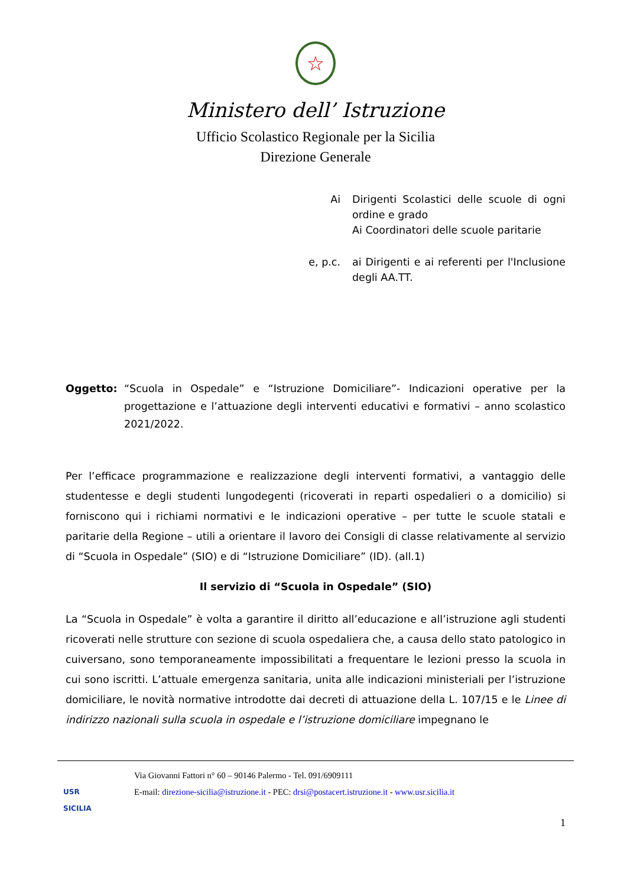☆
Ministero dell’ Istruzione
Ufficio Scolastico Regionale per la Sicilia
Direzione Generale
Ai Dirigenti Scolastici delle scuole di ogni ordine e grado
Ai Coordinatori delle scuole paritarie
e, p.c. ai Dirigenti e ai referenti per l'Inclusione degli AA.TT.
Oggetto: “Scuola in Ospedale” e “Istruzione Domiciliare”- Indicazioni operative per la progettazione e l’attuazione degli interventi educativi e formativi – anno scolastico 2021/2022.
Per l’efficace programmazione e realizzazione degli interventi formativi, a vantaggio delle studentesse e degli studenti lungodegenti (ricoverati in reparti ospedalieri o a domicilio) si forniscono qui i richiami normativi e le indicazioni operative – per tutte le scuole statali e paritarie della Regione – utili a orientare il lavoro dei Consigli di classe relativamente al servizio di “Scuola in Ospedale” (SIO) e di “Istruzione Domiciliare” (ID). (all.1)
Il servizio di “Scuola in Ospedale” (SIO)
La “Scuola in Ospedale” è volta a garantire il diritto all’educazione e all’istruzione agli studenti ricoverati nelle strutture con sezione di scuola ospedaliera che, a causa dello stato patologico in cuiversano, sono temporaneamente impossibilitati a frequentare le lezioni presso la scuola in cui sono iscritti. L’attuale emergenza sanitaria, unita alle indicazioni ministeriali per l’istruzione domiciliare, le novità normative introdotte dai decreti di attuazione della L. 107/15 e le Linee di indirizzo nazionali sulla scuola in ospedale e l’istruzione domiciliare impegnano le
USR
SICILIA
Via Giovanni Fattori n° 60 – 90146 Palermo - Tel. 091/6909111
E-mail: direzione-sicilia@istruzione.it - PEC: drsi@postacert.istruzione.it - www.usr.sicilia.it
1